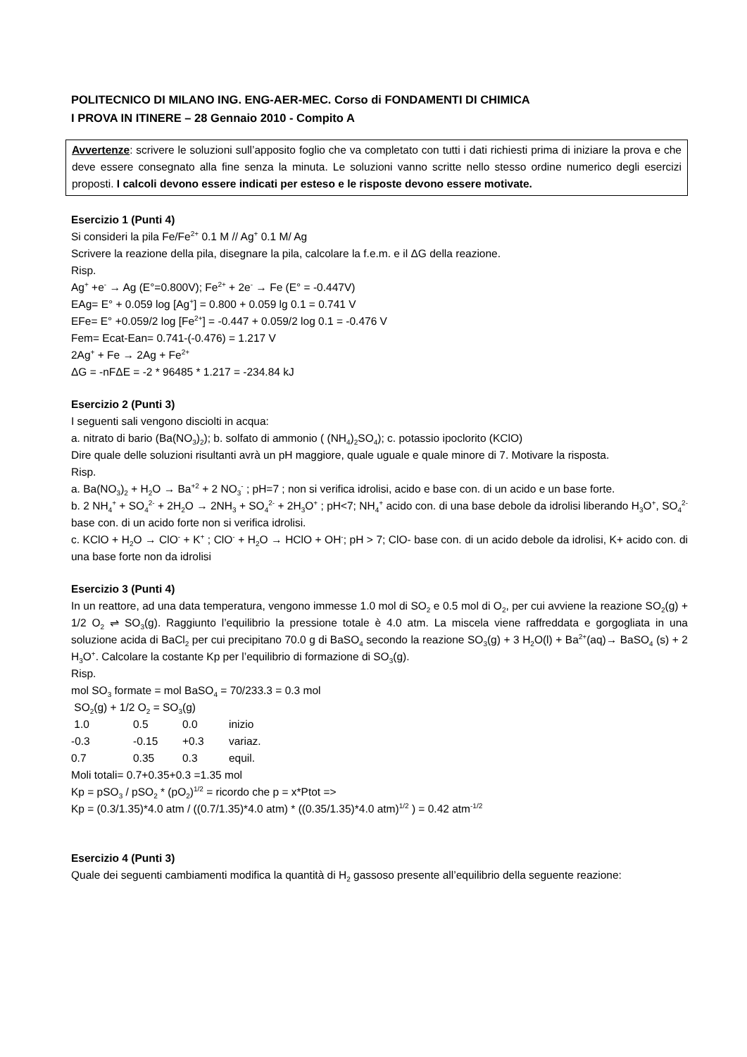POLITECNICO DI MILANO ING. ENG-AER-MEC. Corso di FONDAMENTI DI CHIMICA
I PROVA IN ITINERE – 28 Gennaio 2010 - Compito A
Avvertenze: scrivere le soluzioni sull’apposito foglio che va completato con tutti i dati richiesti prima di iniziare la prova e che deve essere consegnato alla fine senza la minuta. Le soluzioni vanno scritte nello stesso ordine numerico degli esercizi proposti. I calcoli devono essere indicati per esteso e le risposte devono essere motivate.
Esercizio 1 (Punti 4)
Si consideri la pila Fe/Fe<sup>2+</sup> 0.1 M // Ag<sup>+</sup> 0.1 M/ Ag
Scrivere la reazione della pila, disegnare la pila, calcolare la f.e.m. e il ΔG della reazione.
Risp.
Ag<sup>+</sup> +e<sup>-</sup> → Ag (E°=0.800V); Fe<sup>2+</sup> + 2e<sup>-</sup> → Fe (E° = -0.447V)
EAg= E° + 0.059 log [Ag<sup>+</sup>] = 0.800 + 0.059 lg 0.1 = 0.741 V
EFe= E° +0.059/2 log [Fe<sup>2+</sup>] = -0.447 + 0.059/2 log 0.1 = -0.476 V
Fem= Ecat-Ean= 0.741-(-0.476) = 1.217 V
2Ag<sup>+</sup> + Fe → 2Ag + Fe<sup>2+</sup>
ΔG = -nFΔE = -2 * 96485 * 1.217 = -234.84 kJ
Esercizio 2 (Punti 3)
I seguenti sali vengono disciolti in acqua:
a. nitrato di bario (Ba(NO<sub>3</sub>)<sub>2</sub>); b. solfato di ammonio ( (NH<sub>4</sub>)<sub>2</sub>SO<sub>4</sub>); c. potassio ipoclorito (KClO)
Dire quale delle soluzioni risultanti avrà un pH maggiore, quale uguale e quale minore di 7. Motivare la risposta.
Risp.
a. Ba(NO<sub>3</sub>)<sub>2</sub> + H<sub>2</sub>O → Ba<sup>+2</sup> + 2 NO<sub>3</sub><sup>-</sup> ; pH=7 ; non si verifica idrolisi, acido e base con. di un acido e un base forte.
b. 2 NH<sub>4</sub><sup>+</sup> + SO<sub>4</sub><sup>2-</sup> + 2H<sub>2</sub>O → 2NH<sub>3</sub> + SO<sub>4</sub><sup>2-</sup> + 2H<sub>3</sub>O<sup>+</sup> ; pH<7; NH<sub>4</sub><sup>+</sup> acido con. di una base debole da idrolisi liberando H<sub>3</sub>O<sup>+</sup>, SO<sub>4</sub><sup>2-</sup> base con. di un acido forte non si verifica idrolisi.
c. KClO + H<sub>2</sub>O → ClO<sup>-</sup> + K<sup>+</sup> ; ClO<sup>-</sup> + H<sub>2</sub>O → HClO + OH<sup>-</sup>; pH > 7; ClO- base con. di un acido debole da idrolisi, K+ acido con. di una base forte non da idrolisi
Esercizio 3 (Punti 4)
In un reattore, ad una data temperatura, vengono immesse 1.0 mol di SO<sub>2</sub> e 0.5 mol di O<sub>2</sub>, per cui avviene la reazione SO<sub>2</sub>(g) + 1/2 O<sub>2</sub> ⇌ SO<sub>3</sub>(g). Raggiunto l’equilibrio la pressione totale è 4.0 atm. La miscela viene raffreddata e gorgogliata in una soluzione acida di BaCl<sub>2</sub> per cui precipitano 70.0 g di BaSO<sub>4</sub> secondo la reazione SO<sub>3</sub>(g) + 3 H<sub>2</sub>O(l) + Ba<sup>2+</sup>(aq)→ BaSO<sub>4</sub> (s) + 2 H<sub>3</sub>O<sup>+</sup>. Calcolare la costante Kp per l’equilibrio di formazione di SO<sub>3</sub>(g).
Risp.
mol SO<sub>3</sub> formate = mol BaSO<sub>4</sub> = 70/233.3 = 0.3 mol
SO<sub>2</sub>(g) + 1/2 O<sub>2</sub> = SO<sub>3</sub>(g)
1.0 0.5 0.0 inizio
-0.3 -0.15 +0.3 variaz.
0.7 0.35 0.3 equil.
Moli totali= 0.7+0.35+0.3 =1.35 mol
Kp = pSO<sub>3</sub> / pSO<sub>2</sub> * (pO<sub>2</sub>)<sup>1/2</sup> = ricordo che p = x*Ptot =>
Kp = (0.3/1.35)*4.0 atm / ((0.7/1.35)*4.0 atm) * ((0.35/1.35)*4.0 atm)<sup>1/2</sup> ) = 0.42 atm<sup>-1/2</sup>
Esercizio 4 (Punti 3)
Quale dei seguenti cambiamenti modifica la quantità di H<sub>2</sub> gassoso presente all’equilibrio della seguente reazione: